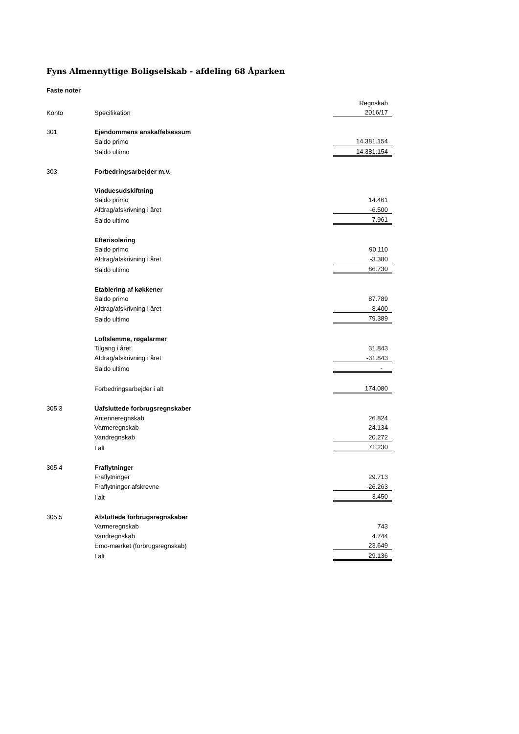Fyns Almennyttige Boligselskab - afdeling 68 Åparken
Faste noter
| | | Regnskab |
| Konto | Specifikation | 2016/17 |
| 301 | Ejendommens anskaffelsessum | |
| | Saldo primo | 14.381.154 |
| | Saldo ultimo | 14.381.154 |
| 303 | Forbedringsarbejder m.v. | |
| | Vinduesudskiftning | |
| | Saldo primo | 14.461 |
| | Afdrag/afskrivning i året | -6.500 |
| | Saldo ultimo | 7.961 |
| | Efterisolering | |
| | Saldo primo | 90.110 |
| | Afdrag/afskrivning i året | -3.380 |
| | Saldo ultimo | 86.730 |
| | Etablering af køkkener | |
| | Saldo primo | 87.789 |
| | Afdrag/afskrivning i året | -8.400 |
| | Saldo ultimo | 79.389 |
| | Loftslemme, røgalarmer | |
| | Tilgang i året | 31.843 |
| | Afdrag/afskrivning i året | -31.843 |
| | Saldo ultimo | - |
| | Forbedringsarbejder i alt | 174.080 |
| 305.3 | Uafsluttede forbrugsregnskaber | |
| | Antenneregnskab | 26.824 |
| | Varmeregnskab | 24.134 |
| | Vandregnskab | 20.272 |
| | I alt | 71.230 |
| 305.4 | Fraflytninger | |
| | Fraflytninger | 29.713 |
| | Fraflytninger afskrevne | -26.263 |
| | I alt | 3.450 |
| 305.5 | Afsluttede forbrugsregnskaber | |
| | Varmeregnskab | 743 |
| | Vandregnskab | 4.744 |
| | Emo-mærket (forbrugsregnskab) | 23.649 |
| | I alt | 29.136 |